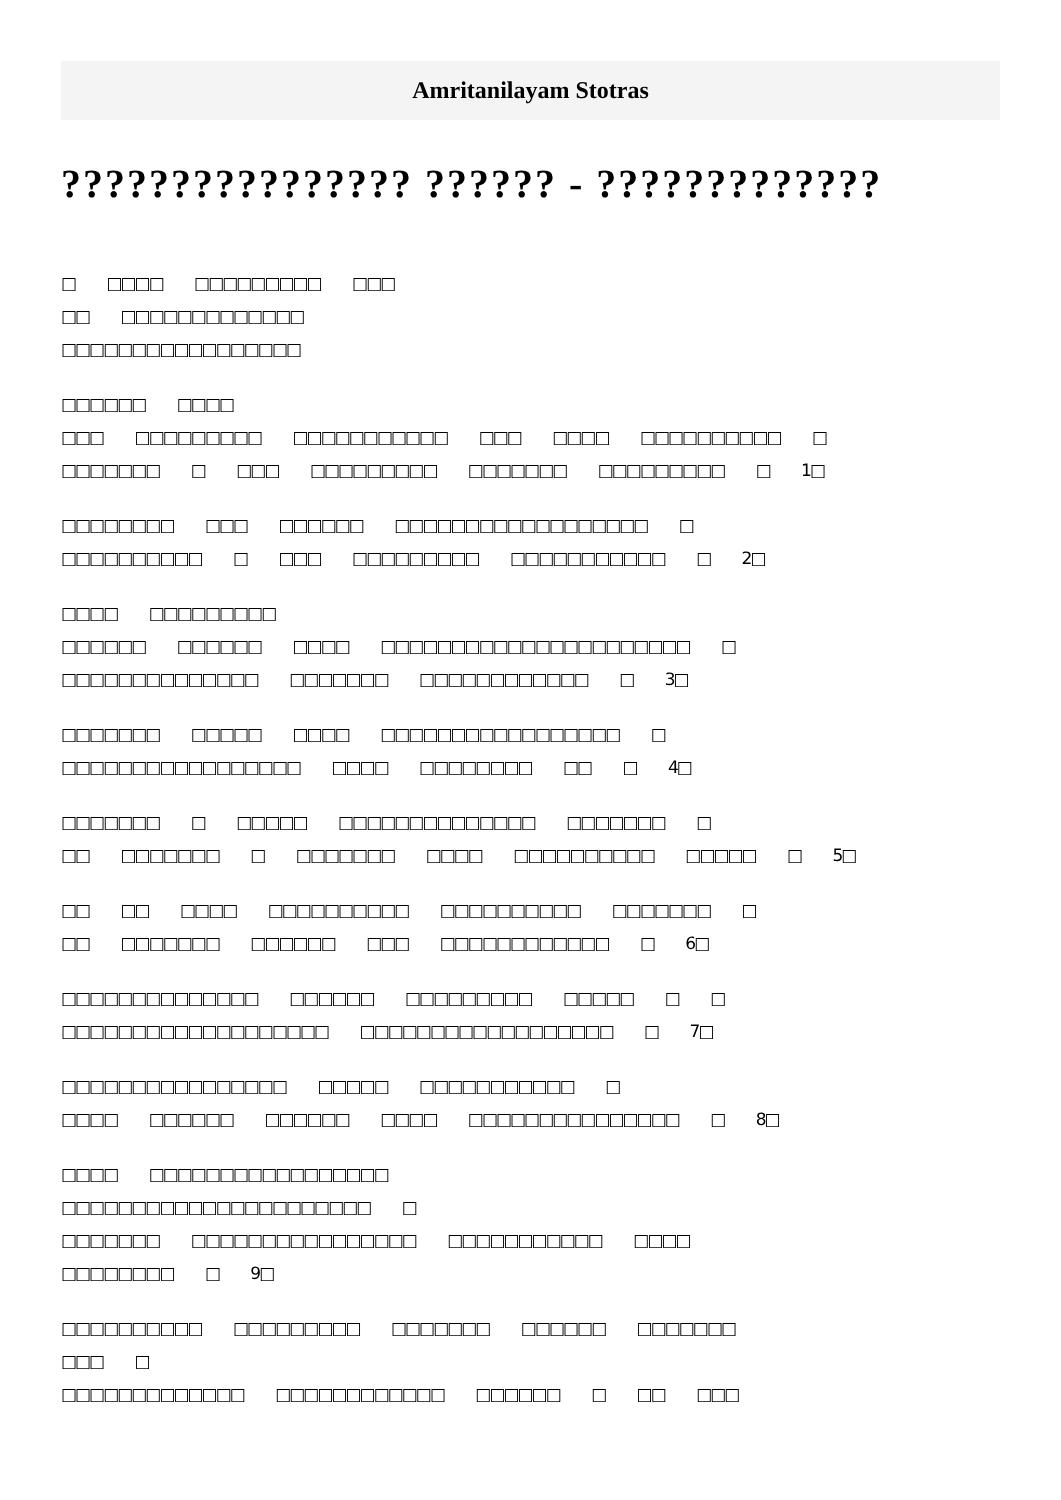Amritanilayam Stotras
???????????????? ?????? - ?????????????
□ □□□□ □□□□□□□□□ □□□
□□ □□□□□□□□□□□□□
□□□□□□□□□□□□□□□□□
□□□□□□ □□□□
□□□ □□□□□□□□□ □□□□□□□□□□□ □□□ □□□□ □□□□□□□□□□ □
□□□□□□□ □ □□□ □□□□□□□□□ □□□□□□□ □□□□□□□□□ □ 1□
□□□□□□□□ □□□ □□□□□□ □□□□□□□□□□□□□□□□□□ □
□□□□□□□□□□ □ □□□ □□□□□□□□□ □□□□□□□□□□□ □ 2□
□□□□ □□□□□□□□□
□□□□□□ □□□□□□ □□□□ □□□□□□□□□□□□□□□□□□□□□□ □
□□□□□□□□□□□□□□ □□□□□□□ □□□□□□□□□□□□ □ 3□
□□□□□□□ □□□□□ □□□□ □□□□□□□□□□□□□□□□□ □
□□□□□□□□□□□□□□□□□ □□□□ □□□□□□□□ □□ □ 4□
□□□□□□□ □ □□□□□ □□□□□□□□□□□□□□ □□□□□□□ □
□□ □□□□□□□ □ □□□□□□□ □□□□ □□□□□□□□□□ □□□□□ □ 5□
□□ □□ □□□□ □□□□□□□□□□ □□□□□□□□□□ □□□□□□□ □
□□ □□□□□□□ □□□□□□ □□□ □□□□□□□□□□□□ □ 6□
□□□□□□□□□□□□□□ □□□□□□ □□□□□□□□□ □□□□□ □ □
□□□□□□□□□□□□□□□□□□□ □□□□□□□□□□□□□□□□□□ □ 7□
□□□□□□□□□□□□□□□□ □□□□□ □□□□□□□□□□□ □
□□□□ □□□□□□ □□□□□□ □□□□ □□□□□□□□□□□□□□□ □ 8□
□□□□ □□□□□□□□□□□□□□□□□
□□□□□□□□□□□□□□□□□□□□□□ □
□□□□□□□ □□□□□□□□□□□□□□□□ □□□□□□□□□□□ □□□□
□□□□□□□□ □ 9□
□□□□□□□□□□ □□□□□□□□□ □□□□□□□ □□□□□□ □□□□□□□
□□□ □
□□□□□□□□□□□□□ □□□□□□□□□□□□ □□□□□□ □ □□ □□□